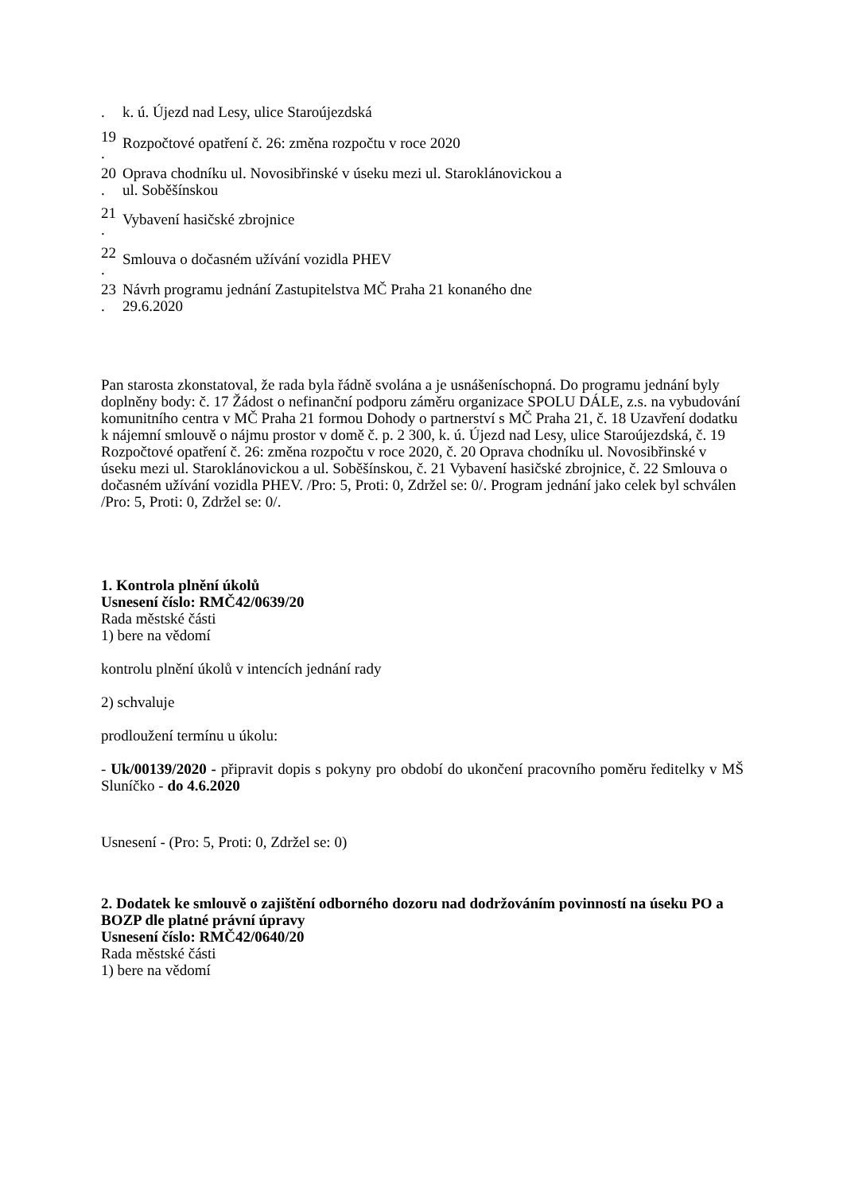. k. ú. Újezd nad Lesy, ulice Staroújezdská
19
. Rozpočtové opatření č. 26: změna rozpočtu v roce 2020
20
. Oprava chodníku ul. Novosibřinské v úseku mezi ul. Staroklánovickou a
ul. Soběšínskou
21
. Vybavení hasičské zbrojnice
22
. Smlouva o dočasném užívání vozidla PHEV
23
. Návrh programu jednání Zastupitelstva MČ Praha 21 konaného dne
29.6.2020
Pan starosta zkonstatoval, že rada byla řádně svolána a je usnášeníschopná. Do programu jednání byly doplněny body: č. 17 Žádost o nefinanční podporu záměru organizace SPOLU DÁLE, z.s. na vybudování komunitního centra v MČ Praha 21 formou Dohody o partnerství s MČ Praha 21, č. 18 Uzavření dodatku k nájemní smlouvě o nájmu prostor v domě č. p. 2 300, k. ú. Újezd nad Lesy, ulice Staroújezdská, č. 19 Rozpočtové opatření č. 26: změna rozpočtu v roce 2020, č. 20 Oprava chodníku ul. Novosibřinské v úseku mezi ul. Staroklánovickou a ul. Soběšínskou, č. 21 Vybavení hasičské zbrojnice, č. 22 Smlouva o dočasném užívání vozidla PHEV. /Pro: 5, Proti: 0, Zdržel se: 0/. Program jednání jako celek byl schválen /Pro: 5, Proti: 0, Zdržel se: 0/.
1. Kontrola plnění úkolů
Usnesení číslo: RMČ42/0639/20
Rada městské části
1) bere na vědomí
kontrolu plnění úkolů v intencích jednání rady
2) schvaluje
prodloužení termínu u úkolu:
- Uk/00139/2020 - připravit dopis s pokyny pro období do ukončení pracovního poměru ředitelky v MŠ Sluníčko - do 4.6.2020
Usnesení - (Pro: 5, Proti: 0, Zdržel se: 0)
2. Dodatek ke smlouvě o zajištění odborného dozoru nad dodržováním povinností na úseku PO a BOZP dle platné právní úpravy
Usnesení číslo: RMČ42/0640/20
Rada městské části
1) bere na vědomí